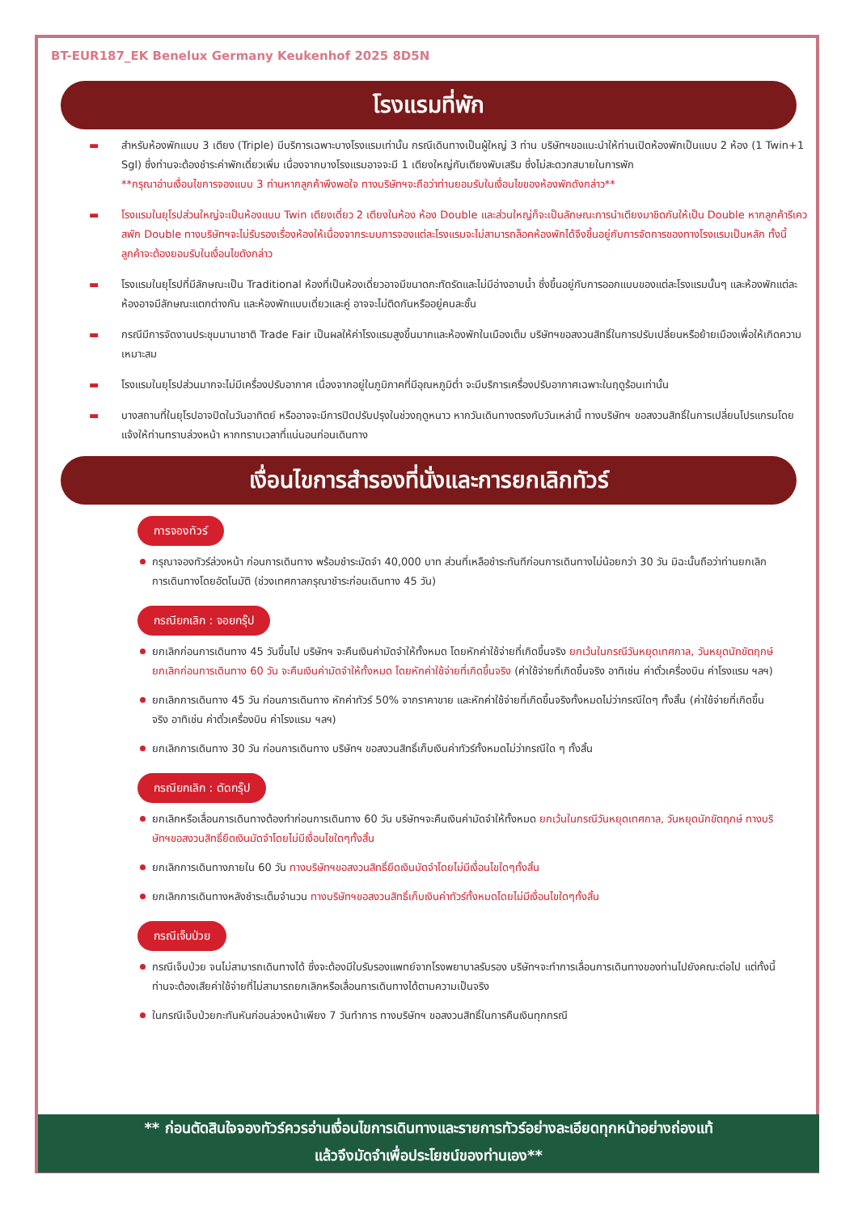BT-EUR187_EK Benelux Germany Keukenhof 2025 8D5N
โรงแรมที่พัก
▬ สำหรับห้องพักแบบ 3 เตียง (Triple) มีบริการเฉพาะบางโรงแรมเท่านั้น กรณีเดินทางเป็นผู้ใหญ่ 3 ท่าน บริษัทฯขอแนะนำให้ท่านเปิดห้องพักเป็นแบบ 2 ห้อง (1 Twin+1 Sgl) ซึ่งท่านจะต้องชำระค่าพักเดี่ยวเพิ่ม เนื่องจากบางโรงแรมอาจจะมี 1 เตียงใหญ่กับเตียงพับเสริม ซึ่งไม่สะดวกสบายในการพัก
**กรุณาอ่านเงื่อนไขการจองแบบ 3 ท่านหากลูกค้าพึงพอใจ ทางบริษัทฯจะถือว่าท่านยอมรับในเงื่อนไขของห้องพักดังกล่าว**
▬ โรงแรมในยุโรปส่วนใหญ่จะเป็นห้องแบบ Twin เตียงเดี่ยว 2 เตียงในห้อง ห้อง Double และส่วนใหญ่ก็จะเป็นลักษณะการนำเตียงมาชิดกันให้เป็น Double หากลูกค้ารีเควสพัก Double ทางบริษัทฯจะไม่รับรองเรื่องห้องให้เนื่องจากระบบการจองแต่ละโรงแรมจะไม่สามารถล็อคห้องพักได้จึงขึ้นอยู่กับการจัดการของทางโรงแรมเป็นหลัก ทั้งนี้ลูกค้าจะต้องยอมรับในเงื่อนไขดังกล่าว
▬ โรงแรมในยุโรปที่มีลักษณะเป็น Traditional ห้องที่เป็นห้องเดี่ยวอาจมีขนาดกะทัดรัดและไม่มีอ่างอาบน้ำ ซึ่งขึ้นอยู่กับการออกแบบของแต่ละโรงแรมนั้นๆ และห้องพักแต่ละห้องอาจมีลักษณะแตกต่างกัน และห้องพักแบบเดี่ยวและคู่ อาจจะไม่ติดกันหรืออยู่คนละชั้น
▬ กรณีมีการจัดงานประชุมนานาชาติ Trade Fair เป็นผลให้ค่าโรงแรมสูงขึ้นมากและห้องพักในเมืองเต็ม บริษัทฯขอสงวนสิทธิ์ในการปรับเปลี่ยนหรือย้ายเมืองเพื่อให้เกิดความเหมาะสม
▬ โรงแรมในยุโรปส่วนมากจะไม่มีเครื่องปรับอากาศ เนื่องจากอยู่ในภูมิภาคที่มีอุณหภูมิต่ำ จะมีบริการเครื่องปรับอากาศเฉพาะในฤดูร้อนเท่านั้น
▬ บางสถานที่ในยุโรปอาจปิดในวันอาทิตย์ หรืออาจจะมีการปิดปรับปรุงในช่วงฤดูหนาว หากวันเดินทางตรงกับวันเหล่านี้ ทางบริษัทฯ ขอสงวนสิทธิ์ในการเปลี่ยนโปรแกรมโดยแจ้งให้ท่านทราบล่วงหน้า หากทราบเวลาที่แน่นอนก่อนเดินทาง
เงื่อนไขการสำรองที่นั่งและการยกเลิกทัวร์
การจองทัวร์
กรุณาจองทัวร์ล่วงหน้า ก่อนการเดินทาง พร้อมชำระมัดจำ 40,000 บาท ส่วนที่เหลือชำระทันทีก่อนการเดินทางไม่น้อยกว่า 30 วัน มิฉะนั้นถือว่าท่านยกเลิกการเดินทางโดยอัตโนมัติ (ช่วงเทศกาลกรุณาชำระก่อนเดินทาง 45 วัน)
กรณียกเลิก : จอยกรุ๊ป
ยกเลิกก่อนการเดินทาง 45 วันขึ้นไป บริษัทฯ จะคืนเงินค่ามัดจำให้ทั้งหมด โดยหักค่าใช้จ่ายที่เกิดขึ้นจริง ยกเว้นในกรณีวันหยุดเทศกาล, วันหยุดนักขัตฤกษ์ ยกเลิกก่อนการเดินทาง 60 วัน จะคืนเงินค่ามัดจำให้ทั้งหมด โดยหักค่าใช้จ่ายที่เกิดขึ้นจริง (ค่าใช้จ่ายที่เกิดขึ้นจริง อาทิเช่น ค่าตั๋วเครื่องบิน ค่าโรงแรม ฯลฯ)
ยกเลิกการเดินทาง 45 วัน ก่อนการเดินทาง หักค่าทัวร์ 50% จากราคาขาย และหักค่าใช้จ่ายที่เกิดขึ้นจริงทั้งหมดไม่ว่ากรณีใดๆ ทั้งสิ้น (ค่าใช้จ่ายที่เกิดขึ้นจริง อาทิเช่น ค่าตั๋วเครื่องบิน ค่าโรงแรม ฯลฯ)
ยกเลิกการเดินทาง 30 วัน ก่อนการเดินทาง บริษัทฯ ขอสงวนสิทธิ์เก็บเงินค่าทัวร์ทั้งหมดไม่ว่ากรณีใด ๆ ทั้งสิ้น
กรณียกเลิก : ตัดกรุ๊ป
ยกเลิกหรือเลื่อนการเดินทางต้องทำก่อนการเดินทาง 60 วัน บริษัทฯจะคืนเงินค่ามัดจำให้ทั้งหมด ยกเว้นในกรณีวันหยุดเทศกาล, วันหยุดนักขัตฤกษ์ ทางบริษัทฯขอสงวนสิทธิ์ยึดเงินมัดจำโดยไม่มีเงื่อนไขใดๆทั้งสิ้น
ยกเลิกการเดินทางภายใน 60 วัน ทางบริษัทฯขอสงวนสิทธิ์ยึดเงินมัดจำโดยไม่มีเงื่อนไขใดๆทั้งสิ้น
ยกเลิกการเดินทางหลังชำระเต็มจำนวน ทางบริษัทฯขอสงวนสิทธิ์เก็บเงินค่าทัวร์ทั้งหมดโดยไม่มีเงื่อนไขใดๆทั้งสิ้น
กรณีเจ็บป่วย
กรณีเจ็บป่วย จนไม่สามารถเดินทางได้ ซึ่งจะต้องมีใบรับรองแพทย์จากโรงพยาบาลรับรอง บริษัทฯจะทำการเลื่อนการเดินทางของท่านไปยังคณะต่อไป แต่ทั้งนี้ท่านจะต้องเสียค่าใช้จ่ายที่ไม่สามารถยกเลิกหรือเลื่อนการเดินทางได้ตามความเป็นจริง
ในกรณีเจ็บป่วยกะทันหันก่อนล่วงหน้าเพียง 7 วันทำการ ทางบริษัทฯ ขอสงวนสิทธิ์ในการคืนเงินทุกกรณี
** ก่อนตัดสินใจจองทัวร์ควรอ่านเงื่อนไขการเดินทางและรายการทัวร์อย่างละเอียดทุกหน้าอย่างถ่องแท้
แล้วจึงมัดจำเพื่อประโยชน์ของท่านเอง**